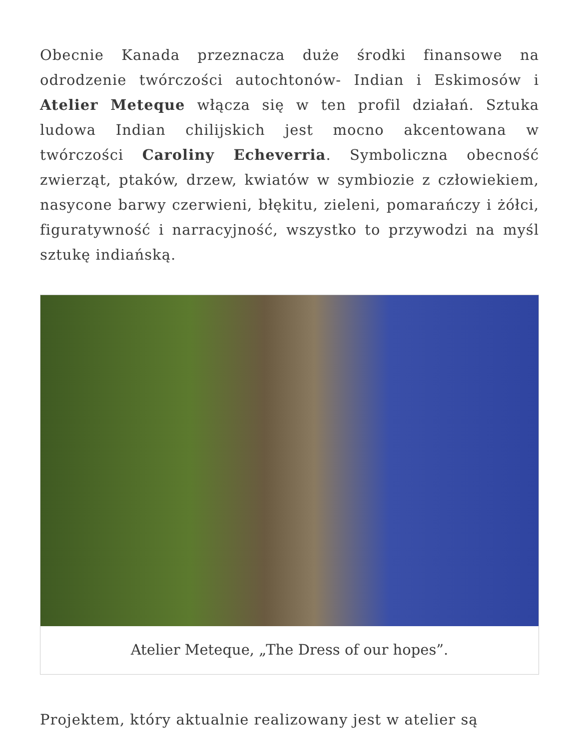Obecnie Kanada przeznacza duże środki finansowe na odrodzenie twórczości autochtonów- Indian i Eskimosów i Atelier Meteque włącza się w ten profil działań. Sztuka ludowa Indian chilijskich jest mocno akcentowana w twórczości Caroliny Echeverria. Symboliczna obecność zwierząt, ptaków, drzew, kwiatów w symbiozie z człowiekiem, nasycone barwy czerwieni, błękitu, zieleni, pomarańczy i żółci, figuratywność i narracyjność, wszystko to przywodzi na myśl sztukę indiańską.
Atelier Meteque, „The Dress of our hopes”.
Projektem, który aktualnie realizowany jest w atelier są